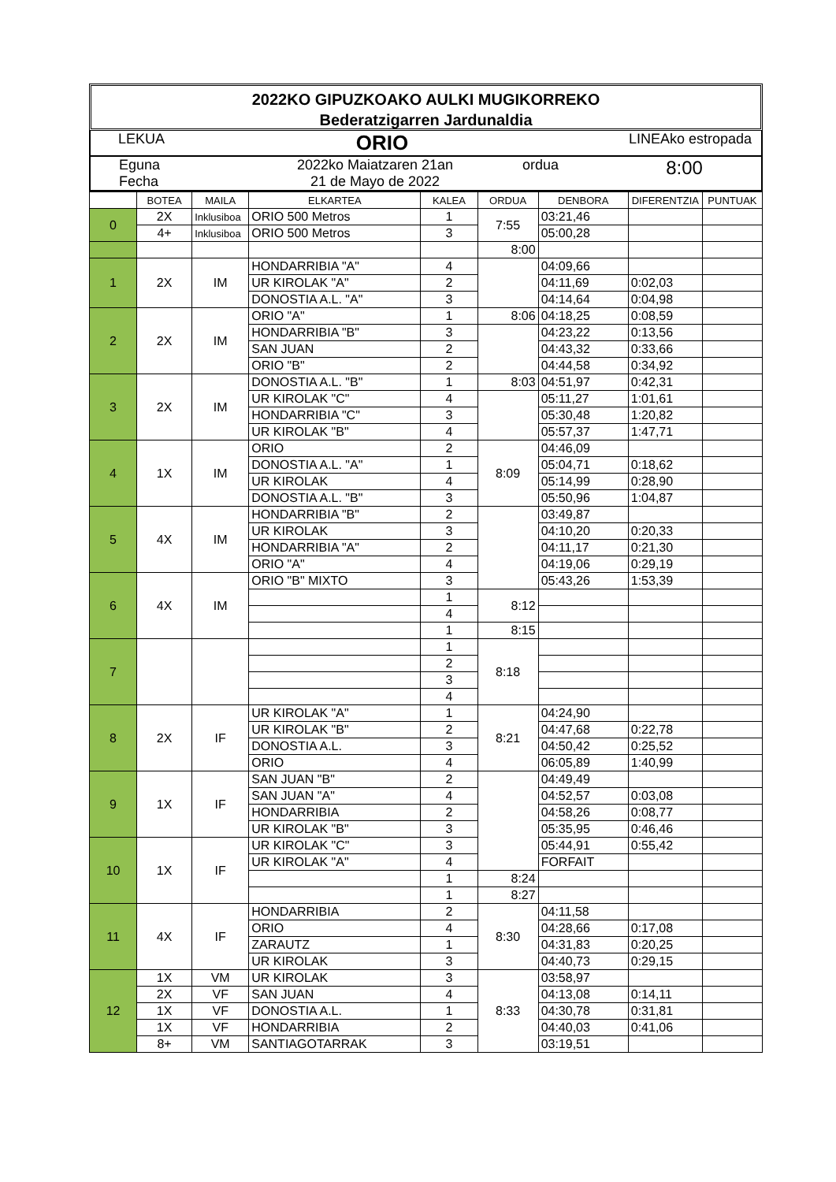2022KO GIPUZKOAKO AULKI MUGIKORREKO
Bederatzigarren Jardunaldia
LEKUA ORIO LINEAko estropada
Eguna
Fecha 2022ko Maiatzaren 21an
21 de Mayo de 2022 ordua 8:00
| | BOTEA | MAILA | ELKARTEA | KALEA | ORDUA | DENBORA | DIFERENTZIA | PUNTUAK |
| --- | --- | --- | --- | --- | --- | --- | --- | --- |
| 0 | 2X | Inklusiboa | ORIO 500 Metros | 1 | 7:55 | 03:21,46 | | |
| | 4+ | Inklusiboa | ORIO 500 Metros | 3 | | 05:00,28 | | |
| | | | | | 8:00 | | | |
| 1 | 2X | IM | HONDARRIBIA "A" | 4 | | 04:09,66 | | |
| | | | UR KIROLAK "A" | 2 | | 04:11,69 | 0:02,03 | |
| | | | DONOSTIA A.L. "A" | 3 | | 04:14,64 | 0:04,98 | |
| 2 | 2X | IM | ORIO "A" | 1 | 8:06 | 04:18,25 | 0:08,59 | |
| | | | HONDARRIBIA "B" | 3 | | 04:23,22 | 0:13,56 | |
| | | | SAN JUAN | 2 | | 04:43,32 | 0:33,66 | |
| | | | ORIO "B" | 2 | | 04:44,58 | 0:34,92 | |
| 3 | 2X | IM | DONOSTIA A.L. "B" | 1 | 8:03 | 04:51,97 | 0:42,31 | |
| | | | UR KIROLAK "C" | 4 | | 05:11,27 | 1:01,61 | |
| | | | HONDARRIBIA "C" | 3 | | 05:30,48 | 1:20,82 | |
| | | | UR KIROLAK "B" | 4 | | 05:57,37 | 1:47,71 | |
| 4 | 1X | IM | ORIO | 2 | 8:09 | 04:46,09 | | |
| | | | DONOSTIA A.L. "A" | 1 | | 05:04,71 | 0:18,62 | |
| | | | UR KIROLAK | 4 | | 05:14,99 | 0:28,90 | |
| | | | DONOSTIA A.L. "B" | 3 | | 05:50,96 | 1:04,87 | |
| 5 | 4X | IM | HONDARRIBIA "B" | 2 | | 03:49,87 | | |
| | | | UR KIROLAK | 3 | | 04:10,20 | 0:20,33 | |
| | | | HONDARRIBIA "A" | 2 | | 04:11,17 | 0:21,30 | |
| | | | ORIO "A" | 4 | | 04:19,06 | 0:29,19 | |
| 6 | 4X | IM | ORIO "B" MIXTO | 3 | | 05:43,26 | 1:53,39 | |
| | | | | 1 | 8:12 | | | |
| | | | | 4 | | | | |
| | | | | 1 | 8:15 | | | |
| 7 | | | | 1 | 8:18 | | | |
| | | | | 2 | | | | |
| | | | | 3 | | | | |
| | | | | 4 | | | | |
| 8 | 2X | IF | UR KIROLAK "A" | 1 | 8:21 | 04:24,90 | | |
| | | | UR KIROLAK "B" | 2 | | 04:47,68 | 0:22,78 | |
| | | | DONOSTIA A.L. | 3 | | 04:50,42 | 0:25,52 | |
| | | | ORIO | 4 | | 06:05,89 | 1:40,99 | |
| 9 | 1X | IF | SAN JUAN "B" | 2 | | 04:49,49 | | |
| | | | SAN JUAN "A" | 4 | | 04:52,57 | 0:03,08 | |
| | | | HONDARRIBIA | 2 | | 04:58,26 | 0:08,77 | |
| | | | UR KIROLAK "B" | 3 | | 05:35,95 | 0:46,46 | |
| 10 | 1X | IF | UR KIROLAK "C" | 3 | | 05:44,91 | 0:55,42 | |
| | | | UR KIROLAK "A" | 4 | | FORFAIT | | |
| | | | | 1 | 8:24 | | | |
| | | | | 1 | 8:27 | | | |
| 11 | 4X | IF | HONDARRIBIA | 2 | 8:30 | 04:11,58 | | |
| | | | ORIO | 4 | | 04:28,66 | 0:17,08 | |
| | | | ZARAUTZ | 1 | | 04:31,83 | 0:20,25 | |
| | | | UR KIROLAK | 3 | | 04:40,73 | 0:29,15 | |
| 12 | 1X | VM | UR KIROLAK | 3 | 8:33 | 03:58,97 | | |
| | 2X | VF | SAN JUAN | 4 | | 04:13,08 | 0:14,11 | |
| | 1X | VF | DONOSTIA A.L. | 1 | | 04:30,78 | 0:31,81 | |
| | 1X | VF | HONDARRIBIA | 2 | | 04:40,03 | 0:41,06 | |
| | 8+ | VM | SANTIAGOTARRAK | 3 | | 03:19,51 | | |